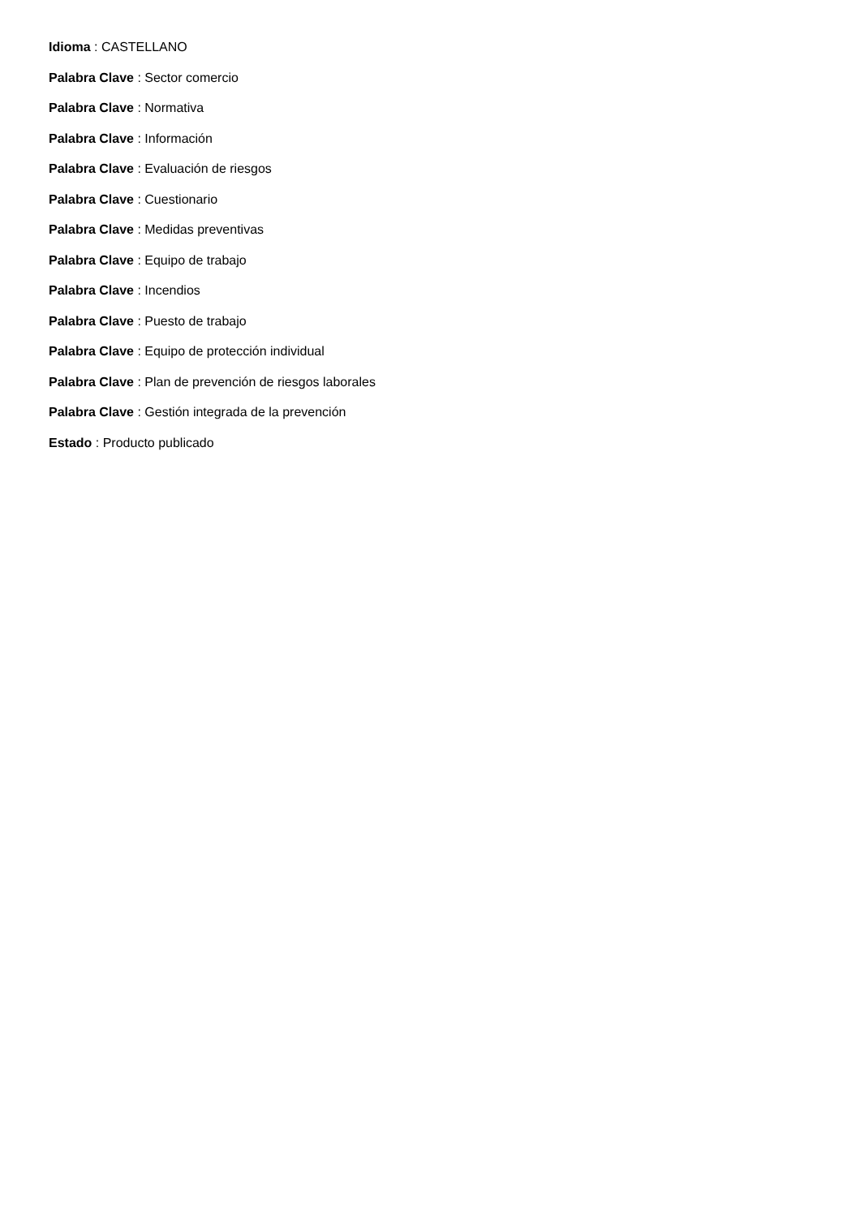Idioma : CASTELLANO
Palabra Clave : Sector comercio
Palabra Clave : Normativa
Palabra Clave : Información
Palabra Clave : Evaluación de riesgos
Palabra Clave : Cuestionario
Palabra Clave : Medidas preventivas
Palabra Clave : Equipo de trabajo
Palabra Clave : Incendios
Palabra Clave : Puesto de trabajo
Palabra Clave : Equipo de protección individual
Palabra Clave : Plan de prevención de riesgos laborales
Palabra Clave : Gestión integrada de la prevención
Estado : Producto publicado